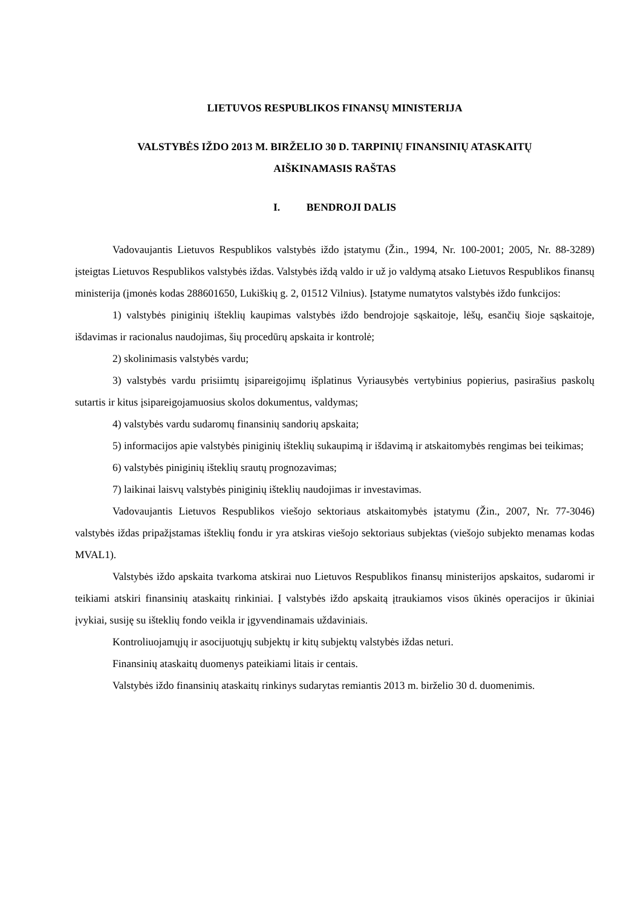LIETUVOS RESPUBLIKOS FINANSŲ MINISTERIJA
VALSTYBĖS IŽDO 2013 M. BIRŽELIO 30 D. TARPINIŲ FINANSINIŲ ATASKAITŲ
AIŠKINAMASIS RAŠTAS
I. BENDROJI DALIS
Vadovaujantis Lietuvos Respublikos valstybės iždo įstatymu (Žin., 1994, Nr. 100-2001; 2005, Nr. 88-3289) įsteigtas Lietuvos Respublikos valstybės iždas. Valstybės iždą valdo ir už jo valdymą atsako Lietuvos Respublikos finansų ministerija (įmonės kodas 288601650, Lukiškių g. 2, 01512 Vilnius). Įstatyme numatytos valstybės iždo funkcijos:
1) valstybės piniginių išteklių kaupimas valstybės iždo bendrojoje sąskaitoje, lėšų, esančių šioje sąskaitoje, išdavimas ir racionalus naudojimas, šių procedūrų apskaita ir kontrolė;
2) skolinimasis valstybės vardu;
3) valstybės vardu prisiimtų įsipareigojimų išplatinus Vyriausybės vertybinius popierius, pasirašius paskolų sutartis ir kitus įsipareigojamuosius skolos dokumentus, valdymas;
4) valstybės vardu sudaromų finansinių sandorių apskaita;
5) informacijos apie valstybės piniginių išteklių sukaupimą ir išdavimą ir atskaitomybės rengimas bei teikimas;
6) valstybės piniginių išteklių srautų prognozavimas;
7) laikinai laisvų valstybės piniginių išteklių naudojimas ir investavimas.
Vadovaujantis Lietuvos Respublikos viešojo sektoriaus atskaitomybės įstatymu (Žin., 2007, Nr. 77-3046) valstybės iždas pripažįstamas išteklių fondu ir yra atskiras viešojo sektoriaus subjektas (viešojo subjekto menamas kodas MVAL1).
Valstybės iždo apskaita tvarkoma atskirai nuo Lietuvos Respublikos finansų ministerijos apskaitos, sudaromi ir teikiami atskiri finansinių ataskaitų rinkiniai. Į valstybės iždo apskaitą įtraukiamos visos ūkinės operacijos ir ūkiniai įvykiai, susiję su išteklių fondo veikla ir įgyvendinamais uždaviniais.
Kontroliuojamųjų ir asocijuotųjų subjektų ir kitų subjektų valstybės iždas neturi.
Finansinių ataskaitų duomenys pateikiami litais ir centais.
Valstybės iždo finansinių ataskaitų rinkinys sudarytas remiantis 2013 m. birželio 30 d. duomenimis.